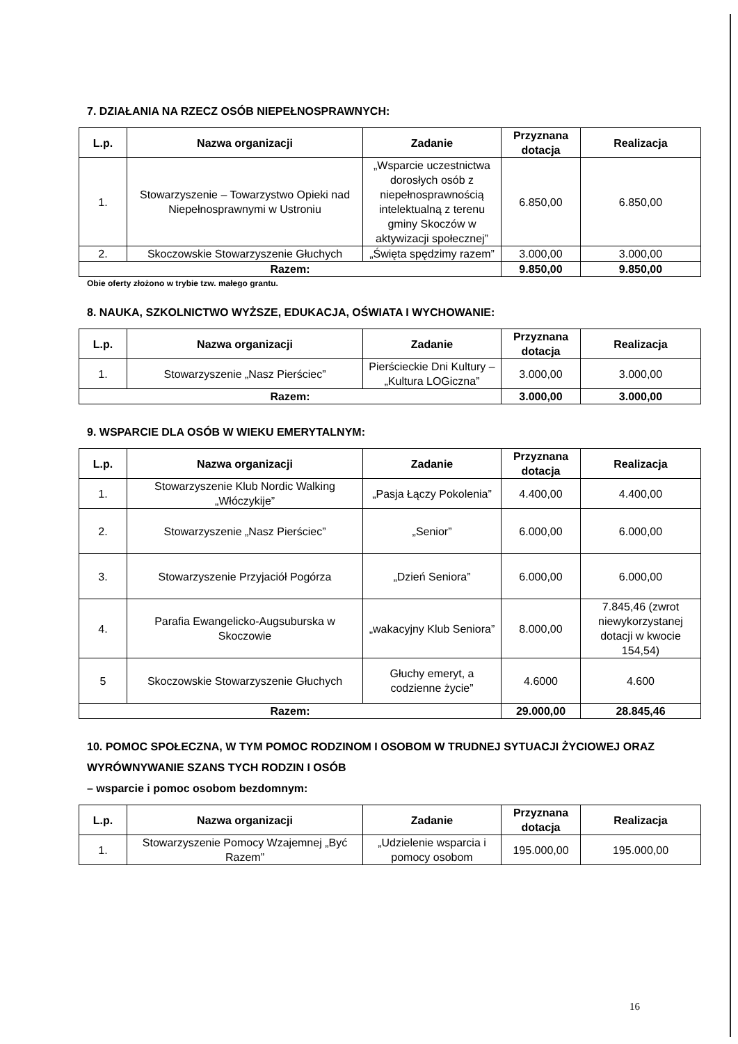7. DZIAŁANIA NA RZECZ OSÓB NIEPEŁNOSPRAWNYCH:
| L.p. | Nazwa organizacji | Zadanie | Przyznana dotacja | Realizacja |
| --- | --- | --- | --- | --- |
| 1. | Stowarzyszenie – Towarzystwo Opieki nad Niepełnosprawnymi w Ustroniu | „Wsparcie uczestnictwa dorosłych osób z niepełnosprawnością intelektualną z terenu gminy Skoczów w aktywizacji społecznej” | 6.850,00 | 6.850,00 |
| 2. | Skoczowskie Stowarzyszenie Głuchych | „Święta spędzimy razem” | 3.000,00 | 3.000,00 |
| Razem: | | | 9.850,00 | 9.850,00 |
Obie oferty złożono w trybie tzw. małego grantu.
8. NAUKA, SZKOLNICTWO WYŻSZE, EDUKACJA, OŚWIATA I WYCHOWANIE:
| L.p. | Nazwa organizacji | Zadanie | Przyznana dotacja | Realizacja |
| --- | --- | --- | --- | --- |
| 1. | Stowarzyszenie „Nasz Pierściec” | Pierścieckie Dni Kultury – „Kultura LOGiczna” | 3.000,00 | 3.000,00 |
| Razem: | | | 3.000,00 | 3.000,00 |
9. WSPARCIE DLA OSÓB W WIEKU EMERYTALNYM:
| L.p. | Nazwa organizacji | Zadanie | Przyznana dotacja | Realizacja |
| --- | --- | --- | --- | --- |
| 1. | Stowarzyszenie Klub Nordic Walking „Włóczykije” | „Pasja Łączy Pokolenia” | 4.400,00 | 4.400,00 |
| 2. | Stowarzyszenie „Nasz Pierściec” | „Senior” | 6.000,00 | 6.000,00 |
| 3. | Stowarzyszenie Przyjaciół Pogórza | „Dzień Seniora” | 6.000,00 | 6.000,00 |
| 4. | Parafia Ewangelicko-Augsuburska w Skoczowie | „wakacyjny Klub Seniora” | 8.000,00 | 7.845,46 (zwrot niewykorzystanej dotacji w kwocie 154,54) |
| 5 | Skoczowskie Stowarzyszenie Głuchych | Głuchy emeryt, a codzienne życie” | 4.6000 | 4.600 |
| Razem: | | | 29.000,00 | 28.845,46 |
10. POMOC SPOŁECZNA, W TYM POMOC RODZINOM I OSOBOM W TRUDNEJ SYTUACJI ŻYCIOWEJ ORAZ WYRÓWNYWANIE SZANS TYCH RODZIN I OSÓB
– wsparcie i pomoc osobom bezdomnym:
| L.p. | Nazwa organizacji | Zadanie | Przyznana dotacja | Realizacja |
| --- | --- | --- | --- | --- |
| 1. | Stowarzyszenie Pomocy Wzajemnej „Być Razem” | „Udzielenie wsparcia i pomocy osobom | 195.000,00 | 195.000,00 |
16